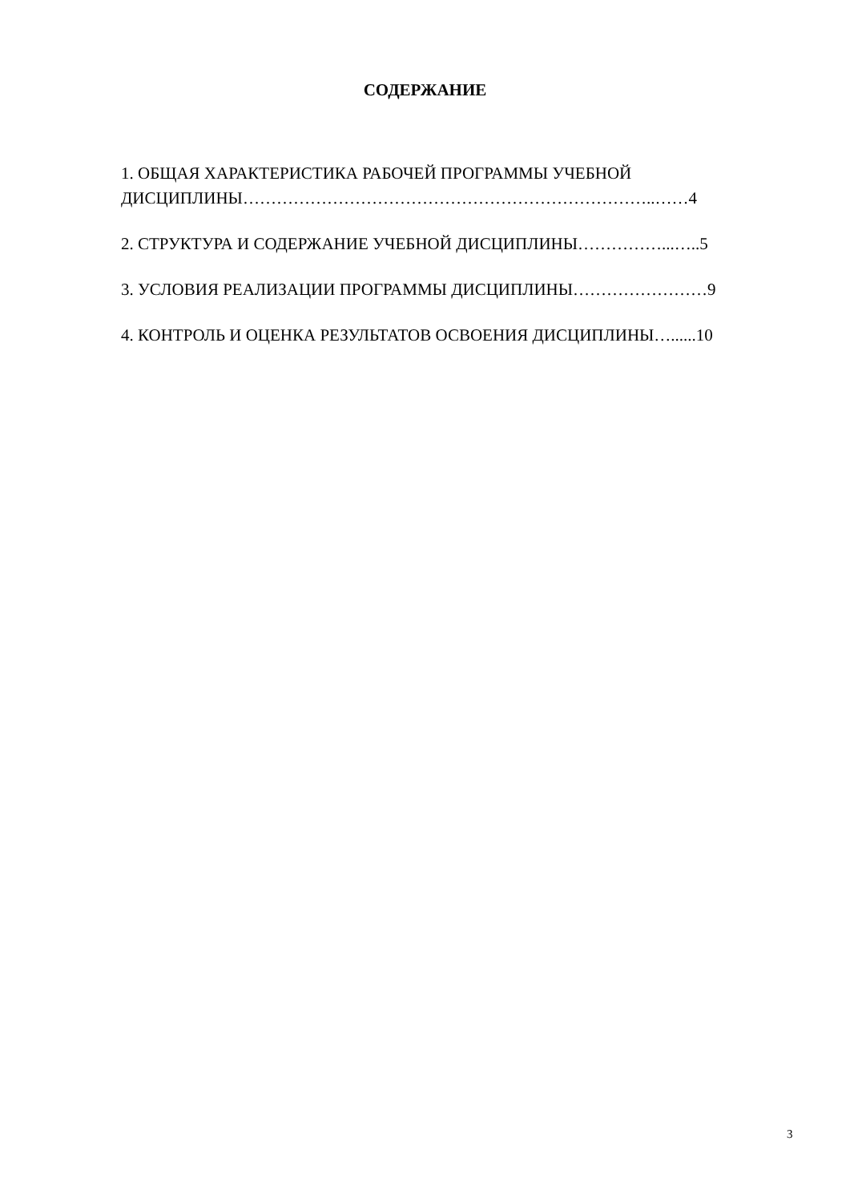СОДЕРЖАНИЕ
1. ОБЩАЯ ХАРАКТЕРИСТИКА РАБОЧЕЙ ПРОГРАММЫ УЧЕБНОЙ
ДИСЦИПЛИНЫ………………………………………………………………..……4
2. СТРУКТУРА И СОДЕРЖАНИЕ УЧЕБНОЙ ДИСЦИПЛИНЫ……………...…..5
3. УСЛОВИЯ РЕАЛИЗАЦИИ ПРОГРАММЫ ДИСЦИПЛИНЫ……………………9
4. КОНТРОЛЬ И ОЦЕНКА РЕЗУЛЬТАТОВ ОСВОЕНИЯ ДИСЦИПЛИНЫ…......10
3